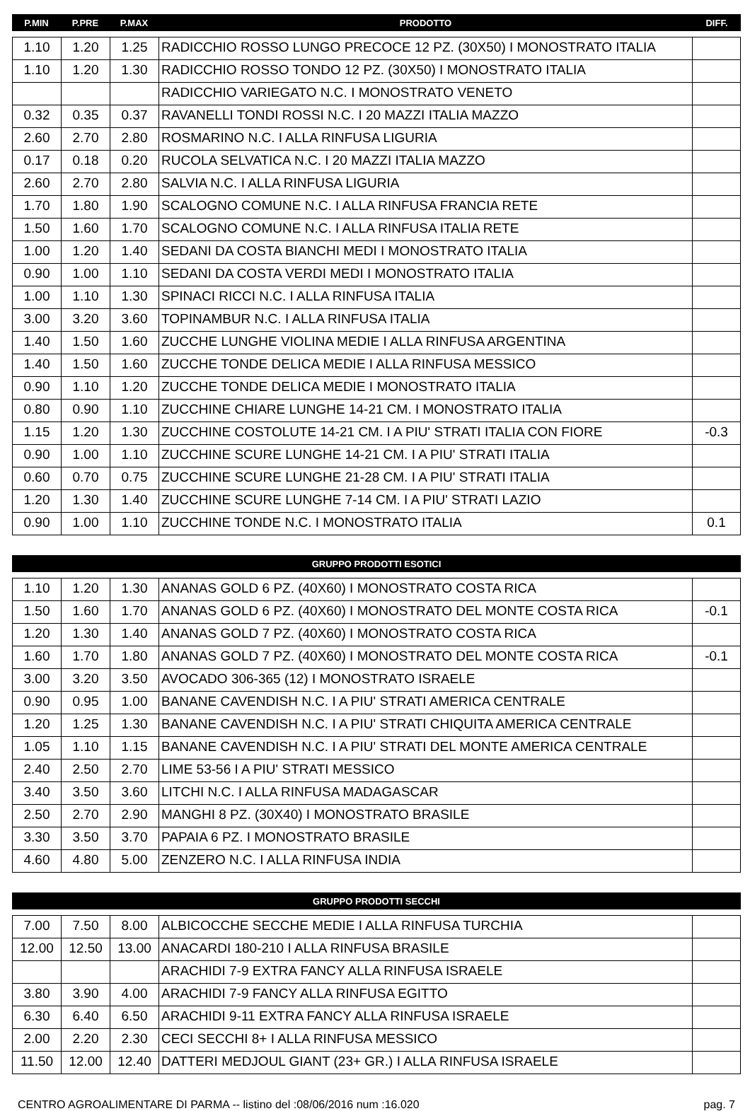| P.MIN | P.PRE | P.MAX | PRODOTTO | DIFF. |
| --- | --- | --- | --- | --- |
| 1.10 | 1.20 | 1.25 | RADICCHIO ROSSO LUNGO PRECOCE 12 PZ. (30X50) I MONOSTRATO ITALIA | |
| 1.10 | 1.20 | 1.30 | RADICCHIO ROSSO TONDO 12 PZ. (30X50) I MONOSTRATO ITALIA | |
| | | | RADICCHIO VARIEGATO N.C. I MONOSTRATO VENETO | |
| 0.32 | 0.35 | 0.37 | RAVANELLI TONDI ROSSI N.C. I 20 MAZZI ITALIA MAZZO | |
| 2.60 | 2.70 | 2.80 | ROSMARINO N.C. I ALLA RINFUSA LIGURIA | |
| 0.17 | 0.18 | 0.20 | RUCOLA SELVATICA N.C. I 20 MAZZI ITALIA MAZZO | |
| 2.60 | 2.70 | 2.80 | SALVIA N.C. I ALLA RINFUSA LIGURIA | |
| 1.70 | 1.80 | 1.90 | SCALOGNO COMUNE N.C. I ALLA RINFUSA FRANCIA RETE | |
| 1.50 | 1.60 | 1.70 | SCALOGNO COMUNE N.C. I ALLA RINFUSA ITALIA RETE | |
| 1.00 | 1.20 | 1.40 | SEDANI DA COSTA BIANCHI MEDI I MONOSTRATO ITALIA | |
| 0.90 | 1.00 | 1.10 | SEDANI DA COSTA VERDI MEDI I MONOSTRATO ITALIA | |
| 1.00 | 1.10 | 1.30 | SPINACI RICCI N.C. I ALLA RINFUSA ITALIA | |
| 3.00 | 3.20 | 3.60 | TOPINAMBUR N.C. I ALLA RINFUSA ITALIA | |
| 1.40 | 1.50 | 1.60 | ZUCCHE LUNGHE VIOLINA MEDIE I ALLA RINFUSA ARGENTINA | |
| 1.40 | 1.50 | 1.60 | ZUCCHE TONDE DELICA MEDIE I ALLA RINFUSA MESSICO | |
| 0.90 | 1.10 | 1.20 | ZUCCHE TONDE DELICA MEDIE I MONOSTRATO ITALIA | |
| 0.80 | 0.90 | 1.10 | ZUCCHINE CHIARE LUNGHE 14-21 CM. I MONOSTRATO ITALIA | |
| 1.15 | 1.20 | 1.30 | ZUCCHINE COSTOLUTE 14-21 CM. I A PIU' STRATI ITALIA CON FIORE | -0.3 |
| 0.90 | 1.00 | 1.10 | ZUCCHINE SCURE LUNGHE 14-21 CM. I A PIU' STRATI ITALIA | |
| 0.60 | 0.70 | 0.75 | ZUCCHINE SCURE LUNGHE 21-28 CM. I A PIU' STRATI ITALIA | |
| 1.20 | 1.30 | 1.40 | ZUCCHINE SCURE LUNGHE 7-14 CM. I A PIU' STRATI LAZIO | |
| 0.90 | 1.00 | 1.10 | ZUCCHINE TONDE N.C. I MONOSTRATO ITALIA | 0.1 |
| GRUPPO PRODOTTI ESOTICI |
| --- |
| 1.10 | 1.20 | 1.30 | ANANAS GOLD 6 PZ. (40X60) I MONOSTRATO COSTA RICA | |
| 1.50 | 1.60 | 1.70 | ANANAS GOLD 6 PZ. (40X60) I MONOSTRATO DEL MONTE COSTA RICA | -0.1 |
| 1.20 | 1.30 | 1.40 | ANANAS GOLD 7 PZ. (40X60) I MONOSTRATO COSTA RICA | |
| 1.60 | 1.70 | 1.80 | ANANAS GOLD 7 PZ. (40X60) I MONOSTRATO DEL MONTE COSTA RICA | -0.1 |
| 3.00 | 3.20 | 3.50 | AVOCADO 306-365 (12) I MONOSTRATO ISRAELE | |
| 0.90 | 0.95 | 1.00 | BANANE CAVENDISH N.C. I A PIU' STRATI AMERICA CENTRALE | |
| 1.20 | 1.25 | 1.30 | BANANE CAVENDISH N.C. I A PIU' STRATI CHIQUITA AMERICA CENTRALE | |
| 1.05 | 1.10 | 1.15 | BANANE CAVENDISH N.C. I A PIU' STRATI DEL MONTE AMERICA CENTRALE | |
| 2.40 | 2.50 | 2.70 | LIME 53-56 I A PIU' STRATI MESSICO | |
| 3.40 | 3.50 | 3.60 | LITCHI N.C. I ALLA RINFUSA MADAGASCAR | |
| 2.50 | 2.70 | 2.90 | MANGHI 8 PZ. (30X40) I MONOSTRATO BRASILE | |
| 3.30 | 3.50 | 3.70 | PAPAIA 6 PZ. I MONOSTRATO BRASILE | |
| 4.60 | 4.80 | 5.00 | ZENZERO N.C. I ALLA RINFUSA INDIA | |
| GRUPPO PRODOTTI SECCHI |
| --- |
| 7.00 | 7.50 | 8.00 | ALBICOCCHE SECCHE MEDIE I ALLA RINFUSA TURCHIA | |
| 12.00 | 12.50 | 13.00 | ANACARDI 180-210 I ALLA RINFUSA BRASILE | |
| | | | ARACHIDI 7-9 EXTRA FANCY ALLA RINFUSA ISRAELE | |
| 3.80 | 3.90 | 4.00 | ARACHIDI 7-9 FANCY ALLA RINFUSA EGITTO | |
| 6.30 | 6.40 | 6.50 | ARACHIDI 9-11 EXTRA FANCY ALLA RINFUSA ISRAELE | |
| 2.00 | 2.20 | 2.30 | CECI SECCHI 8+ I ALLA RINFUSA MESSICO | |
| 11.50 | 12.00 | 12.40 | DATTERI MEDJOUL GIANT (23+ GR.) I ALLA RINFUSA ISRAELE | |
CENTRO AGROALIMENTARE DI PARMA -- listino del :08/06/2016 num :16.020 pag. 7